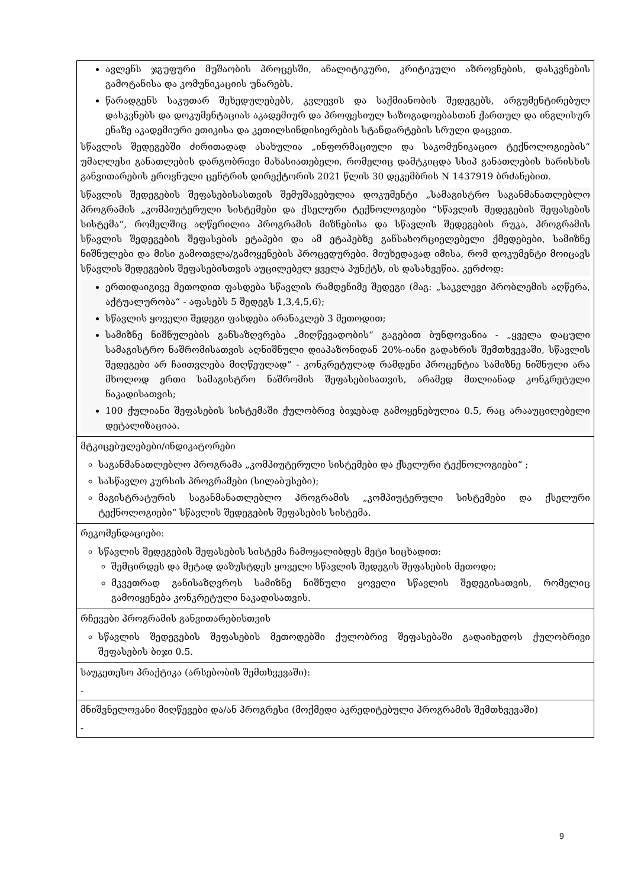| ავლენს ჯგუფური მუშაობის პროცესში, ანალიტიკური, კრიტიკული აზროვნების, დასკვნების გამოტანისა და კომუნიკაციის უნარებს. წარადგენს საკუთარ შეხედულებებს, კვლევის და საქმიანობის შედეგებს, არგუმენტირებულ დასკვნებს და დოკუმენტაციას აკადემიურ და პროფესიულ საზოგადოებასთან ქართულ და ინგლისურ ენაზე აკადემიური ეთიკისა და კეთილსინდისიერების სტანდარტების სრული დაცვით. სწავლის შედეგებში ძირითადად ასახულია „ინფორმაციული და საკომუნიკაციო ტექნოლოგიების“ უმაღლესი განათლების დარგობრივი მახასიათებელი, რომელიც დამტკიცდა სსიპ განათლების ხარისხის განვითარების ეროვნული ცენტრის დირექტორის 2021 წლის 30 დეკემბრის N 1437919 ბრძანებით. სწავლის შედეგების შეფასებისასთვის შემუშავებულია დოკუმენტი „სამაგისტრო საგანმანათლებლო პროგრამის „კომპიუტერული სისტემები და ქსელური ტექნოლოგიები “სწავლის შედეგების შეფასების სისტემა“, რომელშიც აღწერილია პროგრამის მიზნებისა და სწავლის შედეგების რუკა, პროგრამის სწავლის შედეგების შეფასების ეტაპები და ამ ეტაპებზე განსახორციელებელი ქმედებები, სამიზნე ნიშნულები და მისი გამოთვლა/გამოყენების პროცედურები. მიუხედავად იმისა, რომ დოკუმენტი მოიცავს სწავლის შედეგების შეფასებისთვის აუცილებელ ყველა პუნქტს, ის დასახვეწია. კერძოდ: ერთიდაიგივე მეთოდით ფასდება სწავლის რამდენიმე შედეგი (მაგ: „საკვლევი პრობლემის აღწერა, აქტუალურობა“ - აფასებს 5 შედეგს 1,3,4,5,6); სწავლის ყოველი შედეგი ფასდება არანაკლებ 3 მეთოდით; სამიზნე ნიშნულების განსაზღვრება „მიღწევადობის“ გაგებით ბუნდოვანია - „ყველა დაცული სამაგისტრო ნაშრომისათვის აღნიშნული დიაპაზონიდან 20%-იანი გადახრის შემთხვევაში, სწავლის შედეგები არ ჩაითვლება მიღწეულად“ - კონკრეტულად რამდენი პროცენტია სამიზნე ნიშნული არა მხოლოდ ერთი სამაგისტრო ნაშრომის შეფასებისათვის, არამედ მთლიანად კონკრეტული ნაკადისათვის; 100 ქულიანი შეფასების სისტემაში ქულობრივ ბიჯებად გამოყენებულია 0.5, რაც არააუცილებელი დეტალიზაციაა. |
| მტკიცებულებები/ინდიკატორები საგანმანათლებლო პროგრამა „კომპიუტერული სისტემები და ქსელური ტექნოლოგიები“ ; სასწავლო კურსის პროგრამები (სილაბუსები); მაგისტრატურის საგანმანათლებლო პროგრამის „კომპიუტერული სისტემები და ქსელური ტექნოლოგიები“ სწავლის შედეგების შეფასების სისტემა. |
| რეკომენდაციები: სწავლის შედეგების შეფასების სისტემა ჩამოყალიბდეს მეტი სიცხადით: შემცირდეს და მეტად დაზუსტდეს ყოველი სწავლის შედეგის შეფასების მეთოდი; მკვეთრად განისაზღვროს სამიზნე ნიშნული ყოველი სწავლის შედეგისათვის, რომელიც გამოიყენება კონკრეტული ნაკადისათვის. |
| რჩევები პროგრამის განვითარებისთვის სწავლის შედეგების შეფასების მეთოდებში ქულობრივ შეფასებაში გადაიხედოს ქულობრივი შეფასების ბიჯი 0.5. |
| საუკეთესო პრაქტიკა (არსებობის შემთხვევაში): - |
| მნიშვნელოვანი მიღწევები და/ან პროგრესი (მოქმედი აკრედიტებული პროგრამის შემთხვევაში) - |
9